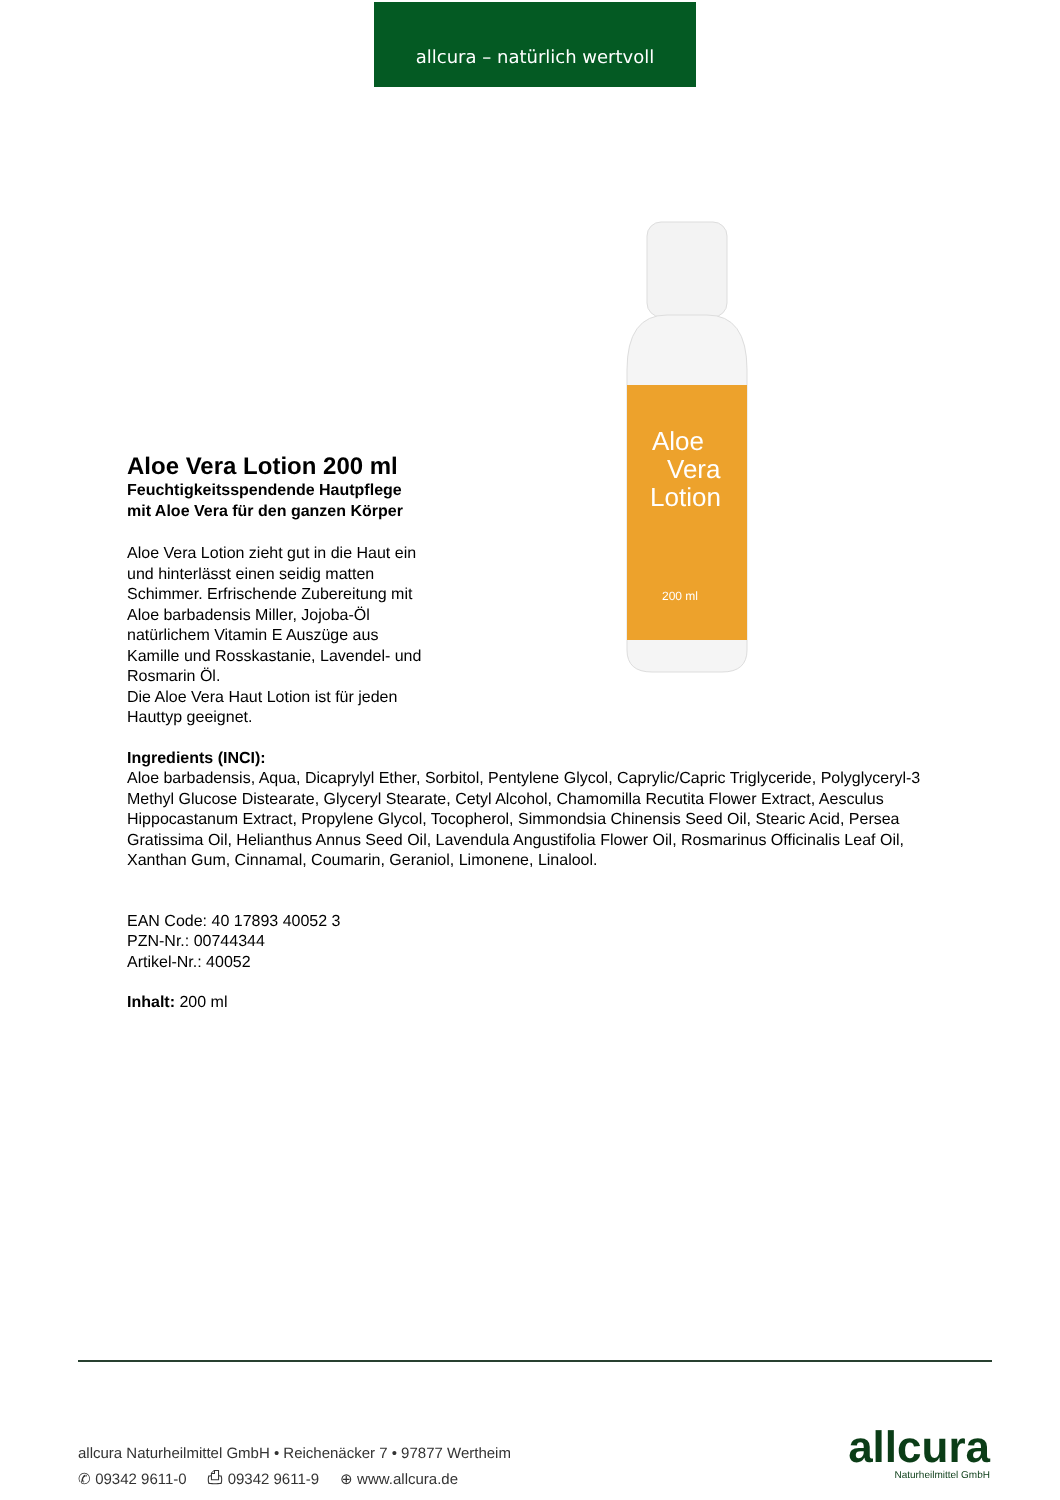allcura – natürlich wertvoll
Aloe
Vera
Lotion
200 ml
Aloe Vera Lotion 200 ml
Feuchtigkeitsspendende Hautpflege mit Aloe Vera für den ganzen Körper
Aloe Vera Lotion zieht gut in die Haut ein und hinterlässt einen seidig matten Schimmer. Erfrischende Zubereitung mit Aloe barbadensis Miller, Jojoba-Öl natürlichem Vitamin E Auszüge aus Kamille und Rosskastanie, Lavendel- und Rosmarin Öl.
Die Aloe Vera Haut Lotion ist für jeden Hauttyp geeignet.
Ingredients (INCI):
Aloe barbadensis, Aqua, Dicaprylyl Ether, Sorbitol, Pentylene Glycol, Caprylic/Capric Triglyceride, Polyglyceryl-3 Methyl Glucose Distearate, Glyceryl Stearate, Cetyl Alcohol, Chamomilla Recutita Flower Extract, Aesculus Hippocastanum Extract, Propylene Glycol, Tocopherol, Simmondsia Chinensis Seed Oil, Stearic Acid, Persea Gratissima Oil, Helianthus Annus Seed Oil, Lavendula Angustifolia Flower Oil, Rosmarinus Officinalis Leaf Oil, Xanthan Gum, Cinnamal, Coumarin, Geraniol, Limonene, Linalool.
EAN Code: 40 17893 40052 3
PZN-Nr.: 00744344
Artikel-Nr.: 40052
Inhalt: 200 ml
allcura Naturheilmittel GmbH • Reichenäcker 7 • 97877 Wertheim
✆ 09342 9611-0 ⎙ 09342 9611-9 ⊕ www.allcura.de
allcura
Naturheilmittel GmbH